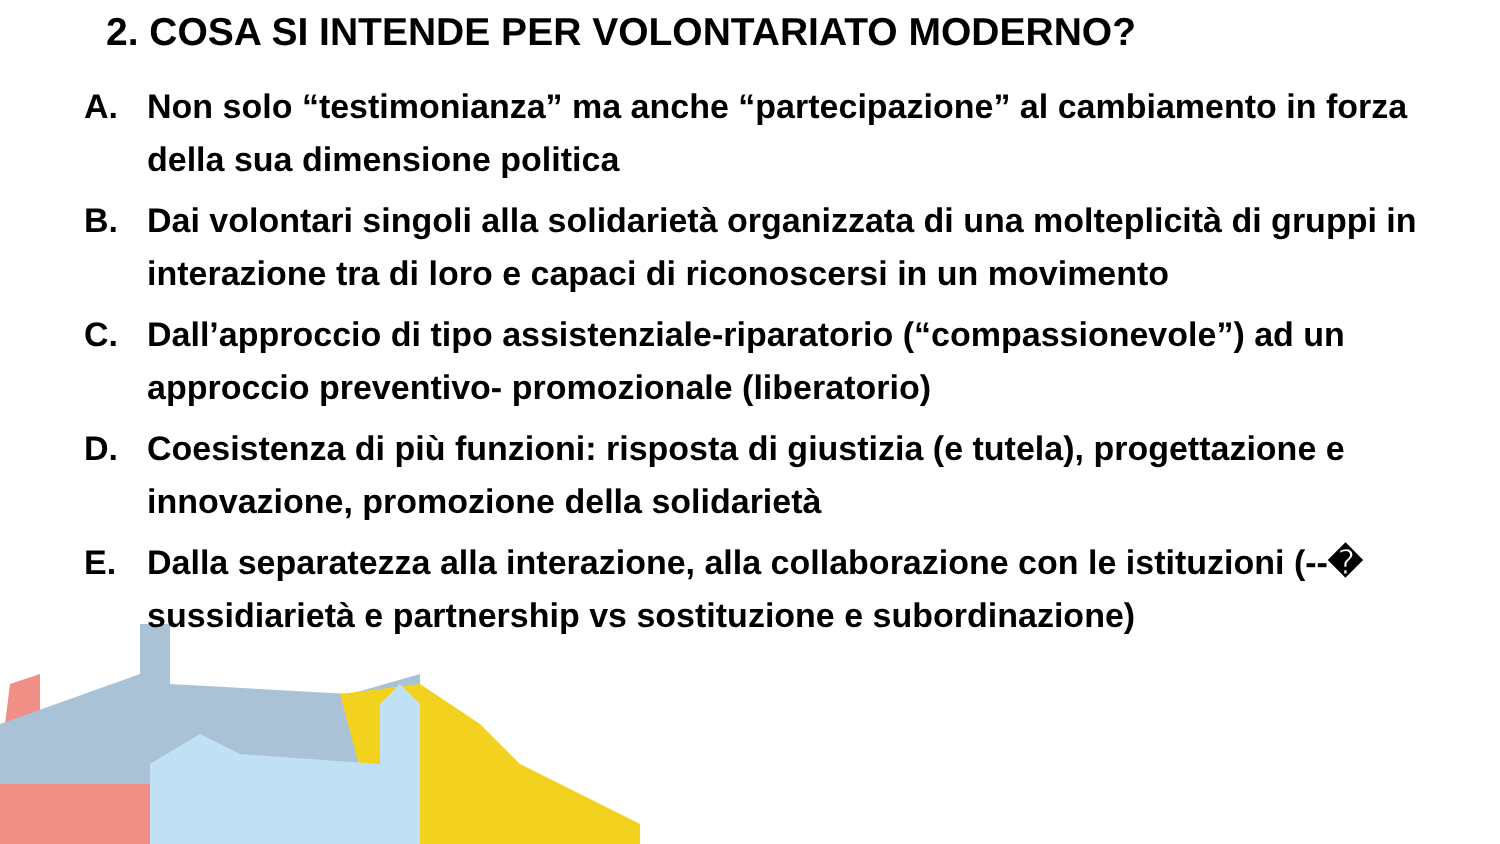2. COSA SI INTENDE PER VOLONTARIATO MODERNO?
A. Non solo “testimonianza” ma anche “partecipazione” al cambiamento in forza della sua dimensione politica
B. Dai volontari singoli alla solidarietà organizzata di una molteplicità di gruppi in interazione tra di loro e capaci di riconoscersi in un movimento
C. Dall’approccio di tipo assistenziale-riparatorio (“compassionevole”) ad un approccio preventivo- promozionale (liberatorio)
D. Coesistenza di più funzioni: risposta di giustizia (e tutela), progettazione e innovazione, promozione della solidarietà
E. Dalla separatezza alla interazione, alla collaborazione con le istituzioni (--� sussidiarietà e partnership vs sostituzione e subordinazione)